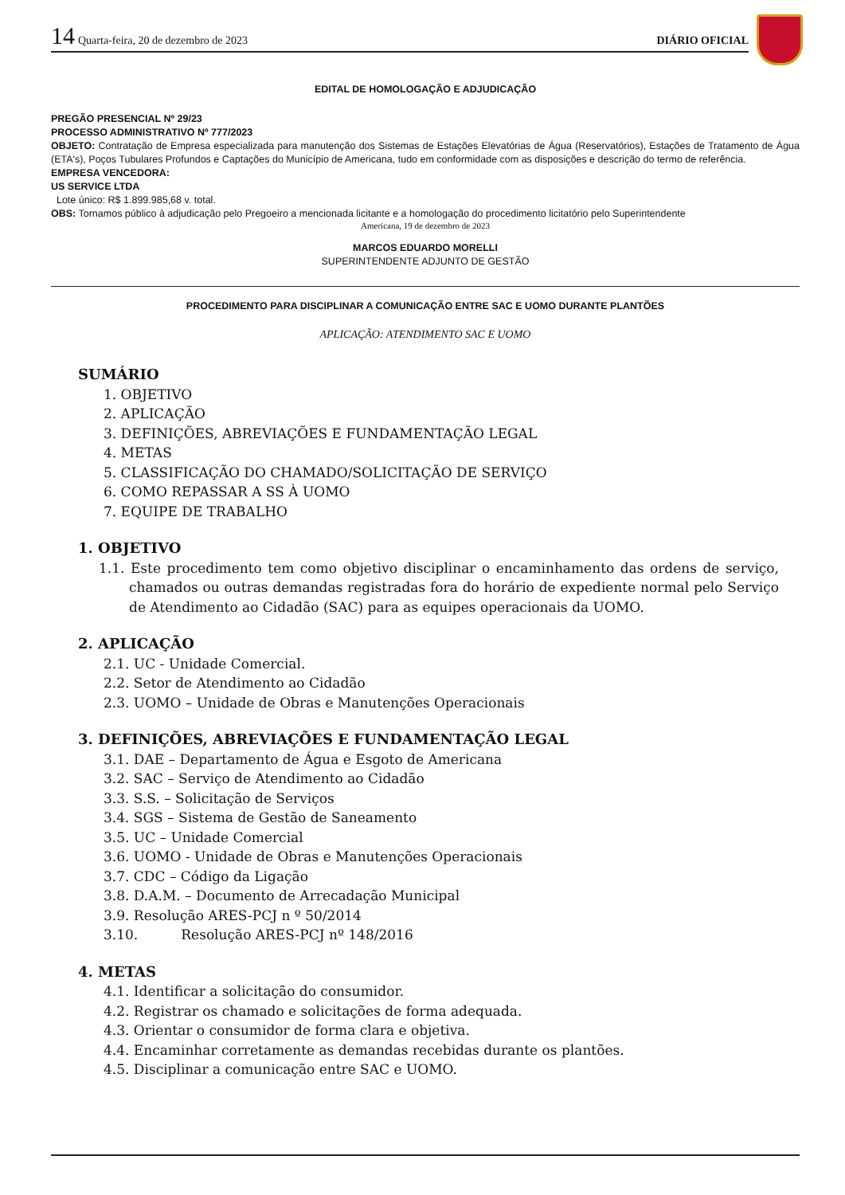14 Quarta-feira, 20 de dezembro de 2023 DIÁRIO OFICIAL
EDITAL DE HOMOLOGAÇÃO E ADJUDICAÇÃO
PREGÃO PRESENCIAL Nº 29/23
PROCESSO ADMINISTRATIVO Nº 777/2023
OBJETO: Contratação de Empresa especializada para manutenção dos Sistemas de Estações Elevatórias de Água (Reservatórios), Estações de Tratamento de Água (ETA's), Poços Tubulares Profundos e Captações do Município de Americana, tudo em conformidade com as disposições e descrição do termo de referência.
EMPRESA VENCEDORA:
US SERVICE LTDA
Lote único: R$ 1.899.985,68 v. total.
OBS: Tornamos público à adjudicação pelo Pregoeiro a mencionada licitante e a homologação do procedimento licitatório pelo Superintendente
Americana, 19 de dezembro de 2023
MARCOS EDUARDO MORELLI
SUPERINTENDENTE ADJUNTO DE GESTÃO
PROCEDIMENTO PARA DISCIPLINAR A COMUNICAÇÃO ENTRE SAC E UOMO DURANTE PLANTÕES
APLICAÇÃO: ATENDIMENTO SAC E UOMO
SUMÁRIO
1. OBJETIVO
2. APLICAÇÃO
3. DEFINIÇÕES, ABREVIAÇÕES E FUNDAMENTAÇÃO LEGAL
4. METAS
5. CLASSIFICAÇÃO DO CHAMADO/SOLICITAÇÃO DE SERVIÇO
6. COMO REPASSAR A SS À UOMO
7. EQUIPE DE TRABALHO
1. OBJETIVO
1.1. Este procedimento tem como objetivo disciplinar o encaminhamento das ordens de serviço, chamados ou outras demandas registradas fora do horário de expediente normal pelo Serviço de Atendimento ao Cidadão (SAC) para as equipes operacionais da UOMO.
2. APLICAÇÃO
2.1. UC - Unidade Comercial.
2.2. Setor de Atendimento ao Cidadão
2.3. UOMO – Unidade de Obras e Manutenções Operacionais
3. DEFINIÇÕES, ABREVIAÇÕES E FUNDAMENTAÇÃO LEGAL
3.1. DAE – Departamento de Água e Esgoto de Americana
3.2. SAC – Serviço de Atendimento ao Cidadão
3.3. S.S. – Solicitação de Serviços
3.4. SGS – Sistema de Gestão de Saneamento
3.5. UC – Unidade Comercial
3.6. UOMO - Unidade de Obras e Manutenções Operacionais
3.7. CDC – Código da Ligação
3.8. D.A.M. – Documento de Arrecadação Municipal
3.9. Resolução ARES-PCJ n º 50/2014
3.10. Resolução ARES-PCJ nº 148/2016
4. METAS
4.1. Identificar a solicitação do consumidor.
4.2. Registrar os chamado e solicitações de forma adequada.
4.3. Orientar o consumidor de forma clara e objetiva.
4.4. Encaminhar corretamente as demandas recebidas durante os plantões.
4.5. Disciplinar a comunicação entre SAC e UOMO.